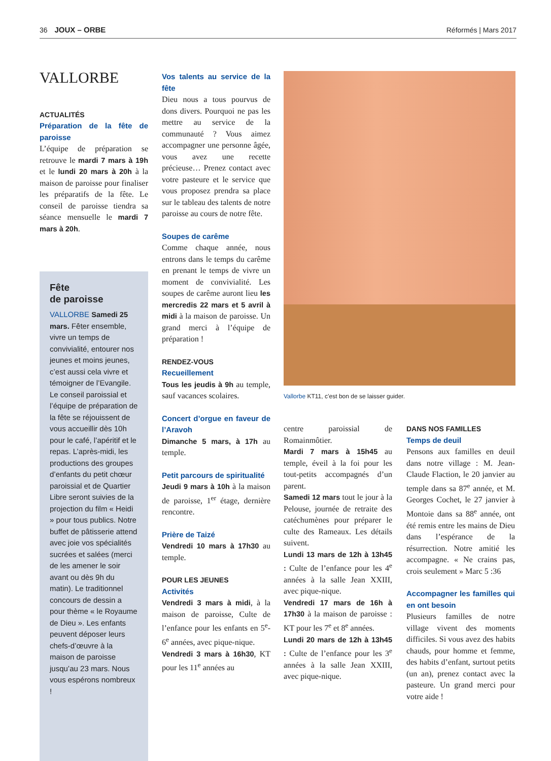36 JOUX – ORBE Réformés | Mars 2017
VALLORBE
ACTUALITÉS
Préparation de la fête de paroisse
L’équipe de préparation se retrouve le mardi 7 mars à 19h et le lundi 20 mars à 20h à la maison de paroisse pour finaliser les préparatifs de la fête. Le conseil de paroisse tiendra sa séance mensuelle le mardi 7 mars à 20h.
Fête
de paroisse
VALLORBE Samedi 25 mars. Fêter ensemble, vivre un temps de convivialité, entourer nos jeunes et moins jeunes, c’est aussi cela vivre et témoigner de l’Evangile. Le conseil paroissial et l’équipe de préparation de la fête se réjouissent de vous accueillir dès 10h pour le café, l’apéritif et le repas. L’après-midi, les productions des groupes d’enfants du petit chœur paroissial et de Quartier Libre seront suivies de la projection du film « Heidi » pour tous publics. Notre buffet de pâtisserie attend avec joie vos spécialités sucrées et salées (merci de les amener le soir avant ou dès 9h du matin). Le traditionnel concours de dessin a pour thème « le Royaume de Dieu ». Les enfants peuvent déposer leurs chefs-d’œuvre à la maison de paroisse jusqu’au 23 mars. Nous vous espérons nombreux !
Vos talents au service de la fête
Dieu nous a tous pourvus de dons divers. Pourquoi ne pas les mettre au service de la communauté ? Vous aimez accompagner une personne âgée, vous avez une recette précieuse… Prenez contact avec votre pasteure et le service que vous proposez prendra sa place sur le tableau des talents de notre paroisse au cours de notre fête.
Soupes de carême
Comme chaque année, nous entrons dans le temps du carême en prenant le temps de vivre un moment de convivialité. Les soupes de carême auront lieu les mercredis 22 mars et 5 avril à midi à la maison de paroisse. Un grand merci à l’équipe de préparation !
RENDEZ-VOUS
Recueillement
Tous les jeudis à 9h au temple, sauf vacances scolaires.
Concert d’orgue en faveur de l’Aravoh
Dimanche 5 mars, à 17h au temple.
Petit parcours de spiritualité
Jeudi 9 mars à 10h à la maison de paroisse, 1<sup>er</sup> étage, dernière rencontre.
Prière de Taizé
Vendredi 10 mars à 17h30 au temple.
POUR LES JEUNES
Activités
Vendredi 3 mars à midi, à la maison de paroisse, Culte de l’enfance pour les enfants en 5<sup>e</sup>-6<sup>e</sup> années, avec pique-nique.
Vendredi 3 mars à 16h30, KT pour les 11<sup>e</sup> années au
Vallorbe KT11, c’est bon de se laisser guider.
centre paroissial de Romainmôtier.
Mardi 7 mars à 15h45 au temple, éveil à la foi pour les tout-petits accompagnés d’un parent.
Samedi 12 mars tout le jour à la Pelouse, journée de retraite des catéchumènes pour préparer le culte des Rameaux. Les détails suivent.
Lundi 13 mars de 12h à 13h45 : Culte de l’enfance pour les 4<sup>e</sup> années à la salle Jean XXIII, avec pique-nique.
Vendredi 17 mars de 16h à 17h30 à la maison de paroisse : KT pour les 7<sup>e</sup> et 8<sup>e</sup> années.
Lundi 20 mars de 12h à 13h45 : Culte de l’enfance pour les 3<sup>e</sup> années à la salle Jean XXIII, avec pique-nique.
DANS NOS FAMILLES
Temps de deuil
Pensons aux familles en deuil dans notre village : M. Jean-Claude Flaction, le 20 janvier au temple dans sa 87<sup>e</sup> année, et M. Georges Cochet, le 27 janvier à Montoie dans sa 88<sup>e</sup> année, ont été remis entre les mains de Dieu dans l’espérance de la résurrection. Notre amitié les accompagne. « Ne crains pas, crois seulement » Marc 5 :36
Accompagner les familles qui en ont besoin
Plusieurs familles de notre village vivent des moments difficiles. Si vous avez des habits chauds, pour homme et femme, des habits d’enfant, surtout petits (un an), prenez contact avec la pasteure. Un grand merci pour votre aide !